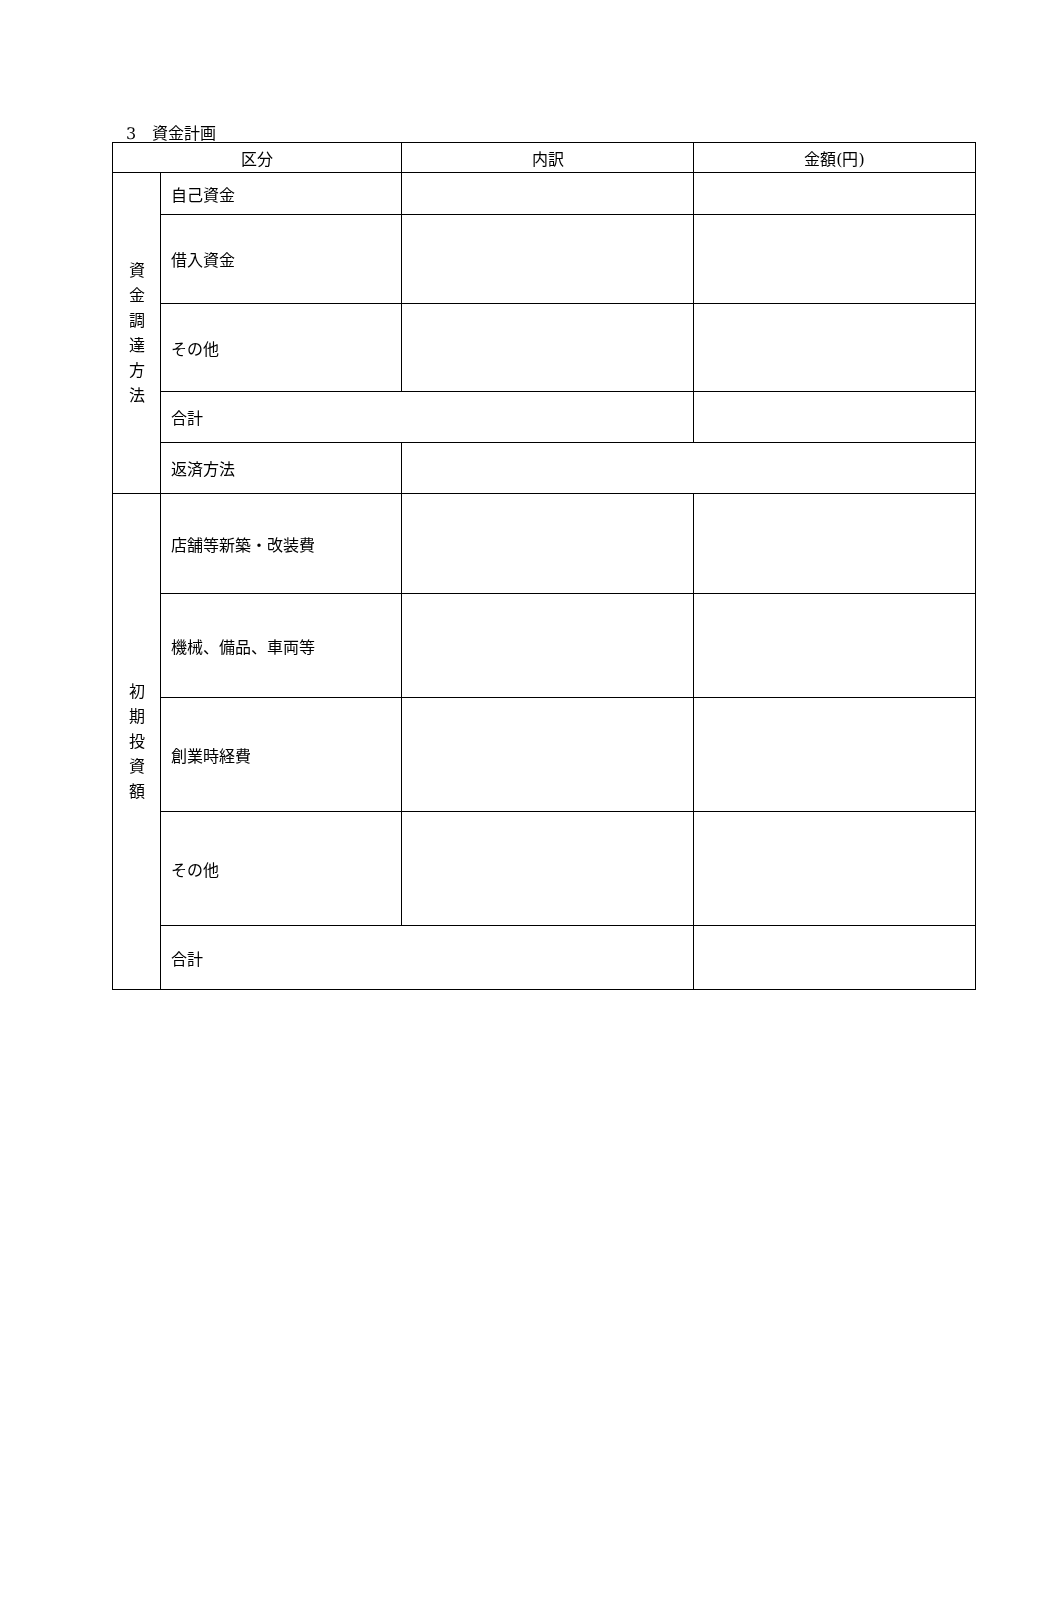3　資金計画
| 区分 | | 内訳 | 金額(円) |
| --- | --- | --- | --- |
| 資 金 調 達 方 法 | 自己資金 | | |
| | 借入資金 | | |
| | その他 | | |
| | 合計 | | |
| | 返済方法 | | |
| 初 期 投 資 額 | 店舗等新築・改装費 | | |
| | 機械、備品、車両等 | | |
| | 創業時経費 | | |
| | その他 | | |
| | 合計 | | |